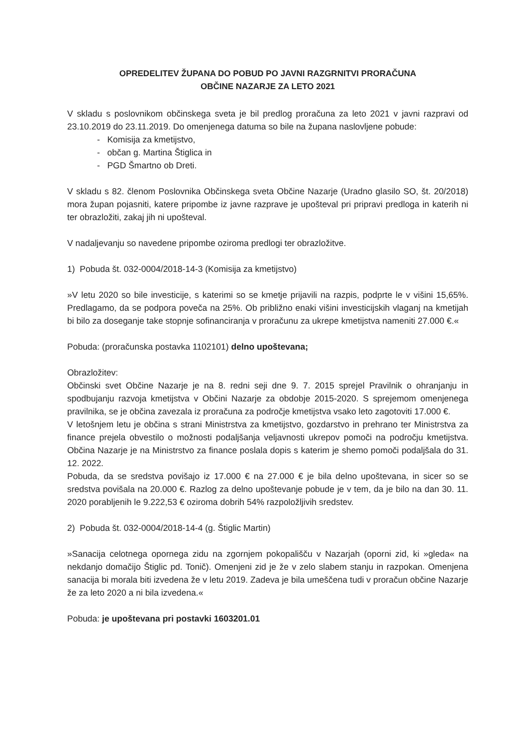OPREDELITEV ŽUPANA DO POBUD PO JAVNI RAZGRNITVI PRORAČUNA
OBČINE NAZARJE ZA LETO 2021
V skladu s poslovnikom občinskega sveta je bil predlog proračuna za leto 2021 v javni razpravi od 23.10.2019 do 23.11.2019. Do omenjenega datuma so bile na župana naslovljene pobude:
- Komisija za kmetijstvo,
- občan g. Martina Štiglica in
- PGD Šmartno ob Dreti.
V skladu s 82. členom Poslovnika Občinskega sveta Občine Nazarje (Uradno glasilo SO, št. 20/2018) mora župan pojasniti, katere pripombe iz javne razprave je upošteval pri pripravi predloga in katerih ni ter obrazložiti, zakaj jih ni upošteval.
V nadaljevanju so navedene pripombe oziroma predlogi ter obrazložitve.
1) Pobuda št. 032-0004/2018-14-3 (Komisija za kmetijstvo)
»V letu 2020 so bile investicije, s katerimi so se kmetje prijavili na razpis, podprte le v višini 15,65%. Predlagamo, da se podpora poveča na 25%. Ob približno enaki višini investicijskih vlaganj na kmetijah bi bilo za doseganje take stopnje sofinanciranja v proračunu za ukrepe kmetijstva nameniti 27.000 €.«
Pobuda: (proračunska postavka 1102101) delno upoštevana;
Obrazložitev:
Občinski svet Občine Nazarje je na 8. redni seji dne 9. 7. 2015 sprejel Pravilnik o ohranjanju in spodbujanju razvoja kmetijstva v Občini Nazarje za obdobje 2015-2020. S sprejemom omenjenega pravilnika, se je občina zavezala iz proračuna za področje kmetijstva vsako leto zagotoviti 17.000 €.
V letošnjem letu je občina s strani Ministrstva za kmetijstvo, gozdarstvo in prehrano ter Ministrstva za finance prejela obvestilo o možnosti podaljšanja veljavnosti ukrepov pomoči na področju kmetijstva. Občina Nazarje je na Ministrstvo za finance poslala dopis s katerim je shemo pomoči podaljšala do 31. 12. 2022.
Pobuda, da se sredstva povišajo iz 17.000 € na 27.000 € je bila delno upoštevana, in sicer so se sredstva povišala na 20.000 €. Razlog za delno upoštevanje pobude je v tem, da je bilo na dan 30. 11. 2020 porabljenih le 9.222,53 € oziroma dobrih 54% razpoložljivih sredstev.
2) Pobuda št. 032-0004/2018-14-4 (g. Štiglic Martin)
»Sanacija celotnega opornega zidu na zgornjem pokopališču v Nazarjah (oporni zid, ki »gleda« na nekdanjo domačijo Štiglic pd. Tonič). Omenjeni zid je že v zelo slabem stanju in razpokan. Omenjena sanacija bi morala biti izvedena že v letu 2019. Zadeva je bila umeščena tudi v proračun občine Nazarje že za leto 2020 a ni bila izvedena.«
Pobuda: je upoštevana pri postavki 1603201.01